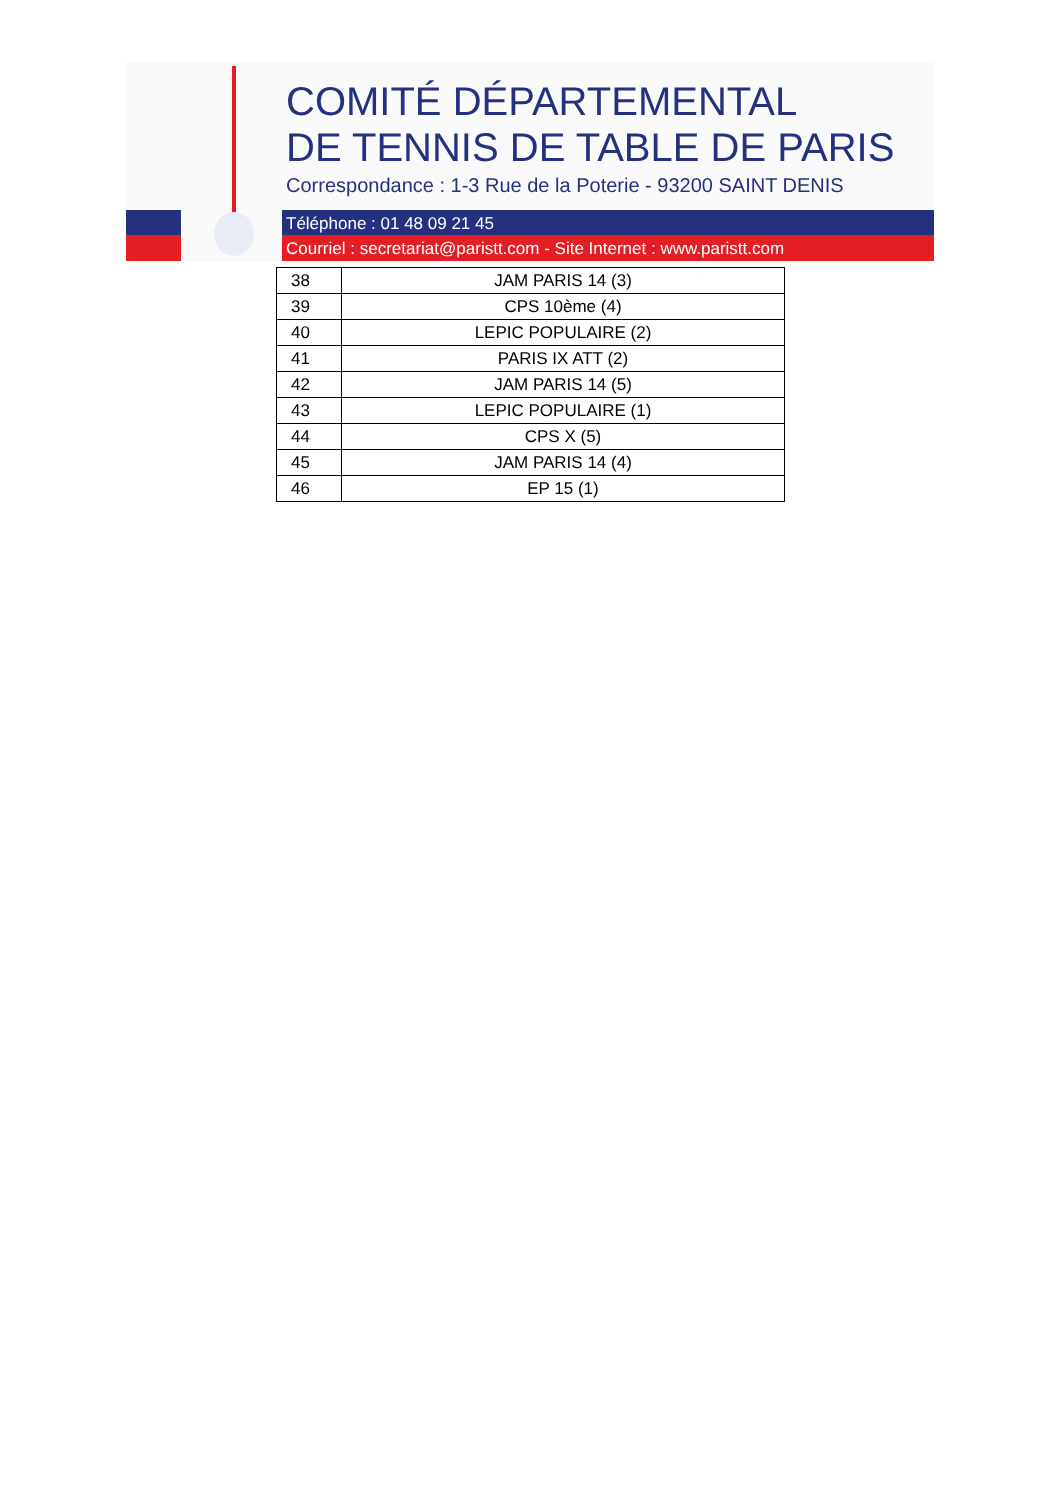COMITÉ DÉPARTEMENTAL
DE TENNIS DE TABLE DE PARIS
Correspondance : 1-3 Rue de la Poterie - 93200 SAINT DENIS
Téléphone : 01 48 09 21 45
Courriel : secretariat@paristt.com - Site Internet : www.paristt.com
| 38 | JAM PARIS 14 (3) |
| 39 | CPS 10ème (4) |
| 40 | LEPIC POPULAIRE (2) |
| 41 | PARIS IX ATT (2) |
| 42 | JAM PARIS 14 (5) |
| 43 | LEPIC POPULAIRE (1) |
| 44 | CPS X (5) |
| 45 | JAM PARIS 14 (4) |
| 46 | EP 15 (1) |